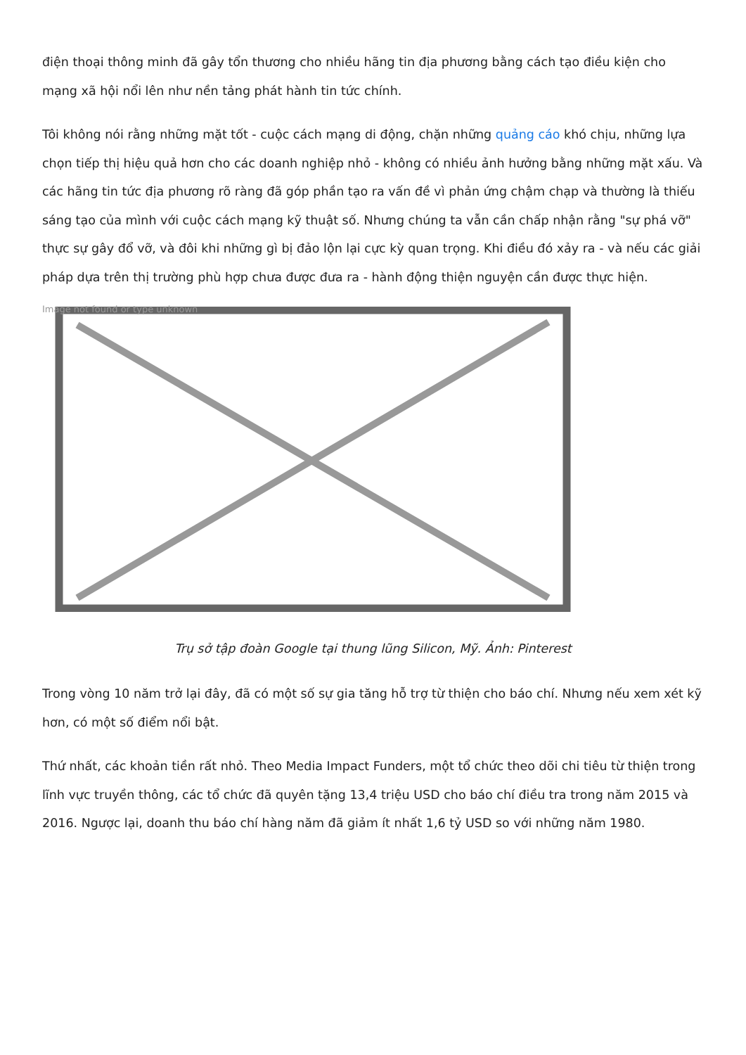điện thoại thông minh đã gây tổn thương cho nhiều hãng tin địa phương bằng cách tạo điều kiện cho mạng xã hội nổi lên như nền tảng phát hành tin tức chính.
Tôi không nói rằng những mặt tốt - cuộc cách mạng di động, chặn những quảng cáo khó chịu, những lựa chọn tiếp thị hiệu quả hơn cho các doanh nghiệp nhỏ - không có nhiều ảnh hưởng bằng những mặt xấu. Và các hãng tin tức địa phương rõ ràng đã góp phần tạo ra vấn đề vì phản ứng chậm chạp và thường là thiếu sáng tạo của mình với cuộc cách mạng kỹ thuật số. Nhưng chúng ta vẫn cần chấp nhận rằng "sự phá vỡ" thực sự gây đổ vỡ, và đôi khi những gì bị đảo lộn lại cực kỳ quan trọng. Khi điều đó xảy ra - và nếu các giải pháp dựa trên thị trường phù hợp chưa được đưa ra - hành động thiện nguyện cần được thực hiện.
Image not found or type unknown
Trụ sở tập đoàn Google tại thung lũng Silicon, Mỹ. Ảnh: Pinterest
Trong vòng 10 năm trở lại đây, đã có một số sự gia tăng hỗ trợ từ thiện cho báo chí. Nhưng nếu xem xét kỹ hơn, có một số điểm nổi bật.
Thứ nhất, các khoản tiền rất nhỏ. Theo Media Impact Funders, một tổ chức theo dõi chi tiêu từ thiện trong lĩnh vực truyền thông, các tổ chức đã quyên tặng 13,4 triệu USD cho báo chí điều tra trong năm 2015 và 2016. Ngược lại, doanh thu báo chí hàng năm đã giảm ít nhất 1,6 tỷ USD so với những năm 1980.